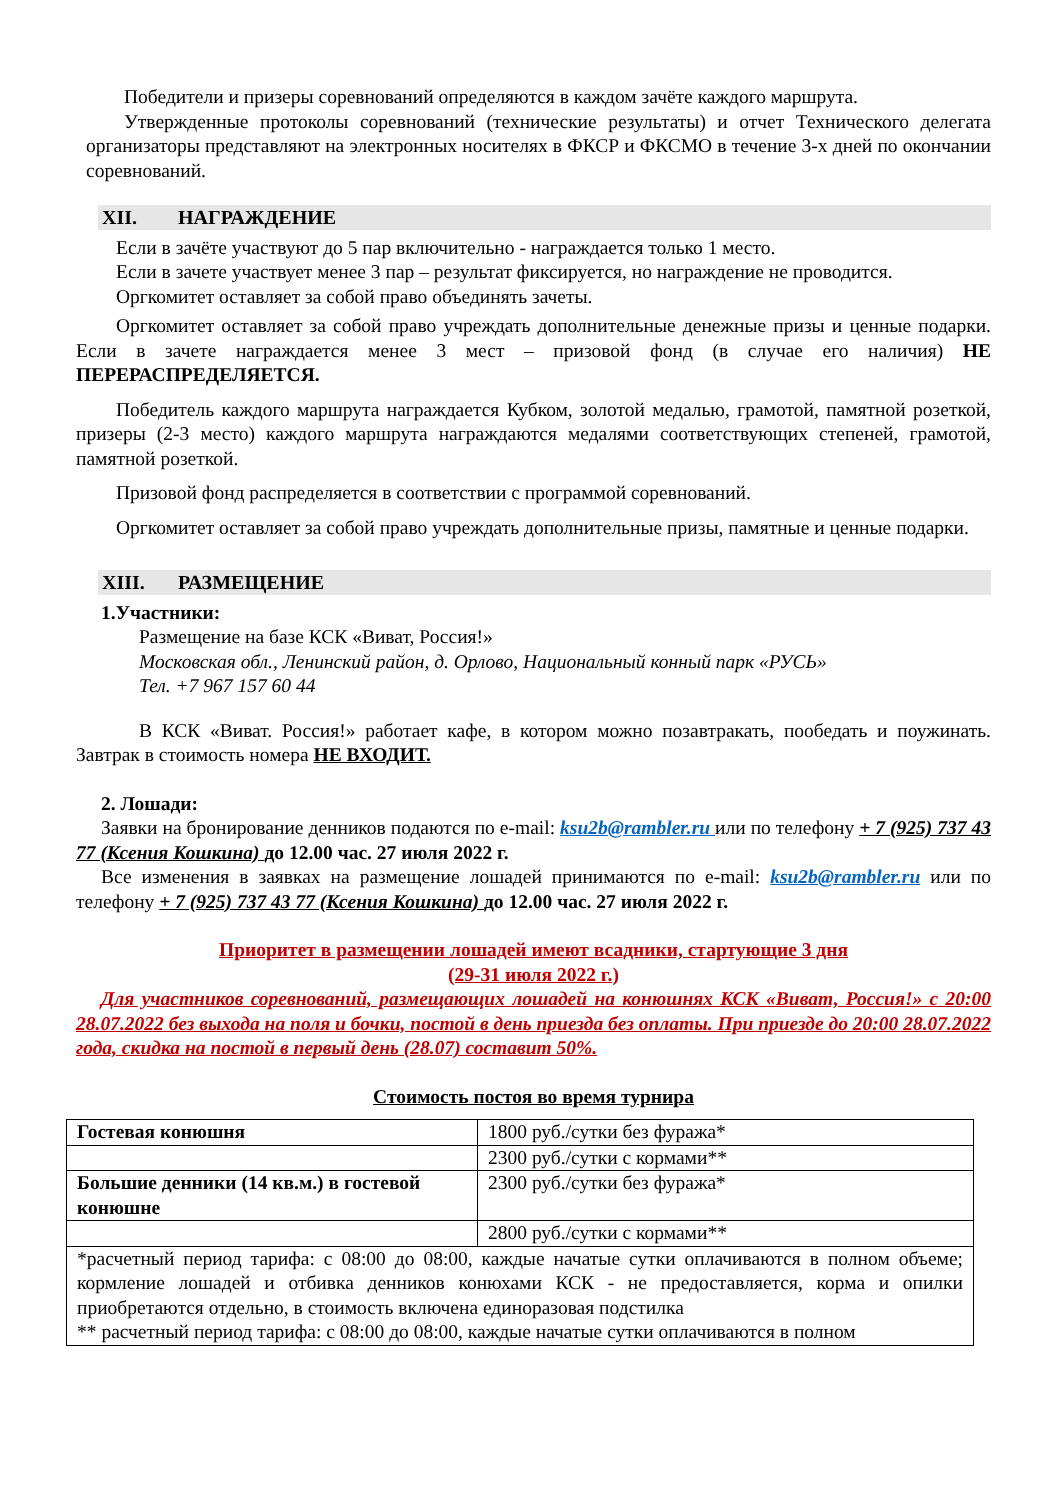Победители и призеры соревнований определяются в каждом зачёте каждого маршрута.
Утвержденные протоколы соревнований (технические результаты) и отчет Технического делегата организаторы представляют на электронных носителях в ФКСР и ФКСМО в течение 3-х дней по окончании соревнований.
XII. НАГРАЖДЕНИЕ
Если в зачёте участвуют до 5 пар включительно - награждается только 1 место.
Если в зачете участвует менее 3 пар – результат фиксируется, но награждение не проводится.
Оргкомитет оставляет за собой право объединять зачеты.
Оргкомитет оставляет за собой право учреждать дополнительные денежные призы и ценные подарки. Если в зачете награждается менее 3 мест – призовой фонд (в случае его наличия) НЕ ПЕРЕРАСПРЕДЕЛЯЕТСЯ.
Победитель каждого маршрута награждается Кубком, золотой медалью, грамотой, памятной розеткой, призеры (2-3 место) каждого маршрута награждаются медалями соответствующих степеней, грамотой, памятной розеткой.
Призовой фонд распределяется в соответствии с программой соревнований.
Оргкомитет оставляет за собой право учреждать дополнительные призы, памятные и ценные подарки.
XIII. РАЗМЕЩЕНИЕ
1.Участники:
Размещение на базе КСК «Виват, Россия!»
Московская обл., Ленинский район, д. Орлово, Национальный конный парк «РУСЬ»
Тел. +7 967 157 60 44
В КСК «Виват. Россия!» работает кафе, в котором можно позавтракать, пообедать и поужинать. Завтрак в стоимость номера НЕ ВХОДИТ.
2. Лошади:
Заявки на бронирование денников подаются по e-mail: ksu2b@rambler.ru или по телефону + 7 (925) 737 43 77 (Ксения Кошкина) до 12.00 час. 27 июля 2022 г.
Все изменения в заявках на размещение лошадей принимаются по e-mail: ksu2b@rambler.ru или по телефону + 7 (925) 737 43 77 (Ксения Кошкина) до 12.00 час. 27 июля 2022 г.
Приоритет в размещении лошадей имеют всадники, стартующие 3 дня
(29-31 июля 2022 г.)
Для участников соревнований, размещающих лошадей на конюшнях КСК «Виват, Россия!» с 20:00 28.07.2022 без выхода на поля и бочки, постой в день приезда без оплаты. При приезде до 20:00 28.07.2022 года, скидка на постой в первый день (28.07) составит 50%.
Стоимость постоя во время турнира
| Гостевая конюшня | 1800 руб./сутки без фуража* |
| | 2300 руб./сутки с кормами** |
| Большие денники (14 кв.м.) в гостевой конюшне | 2300 руб./сутки без фуража* |
| | 2800 руб./сутки с кормами** |
| *расчетный период тарифа: с 08:00 до 08:00, каждые начатые сутки оплачиваются в полном объеме; кормление лошадей и отбивка денников конюхами КСК - не предоставляется, корма и опилки приобретаются отдельно, в стоимость включена единоразовая подстилка ** расчетный период тарифа: с 08:00 до 08:00, каждые начатые сутки оплачиваются в полном | |